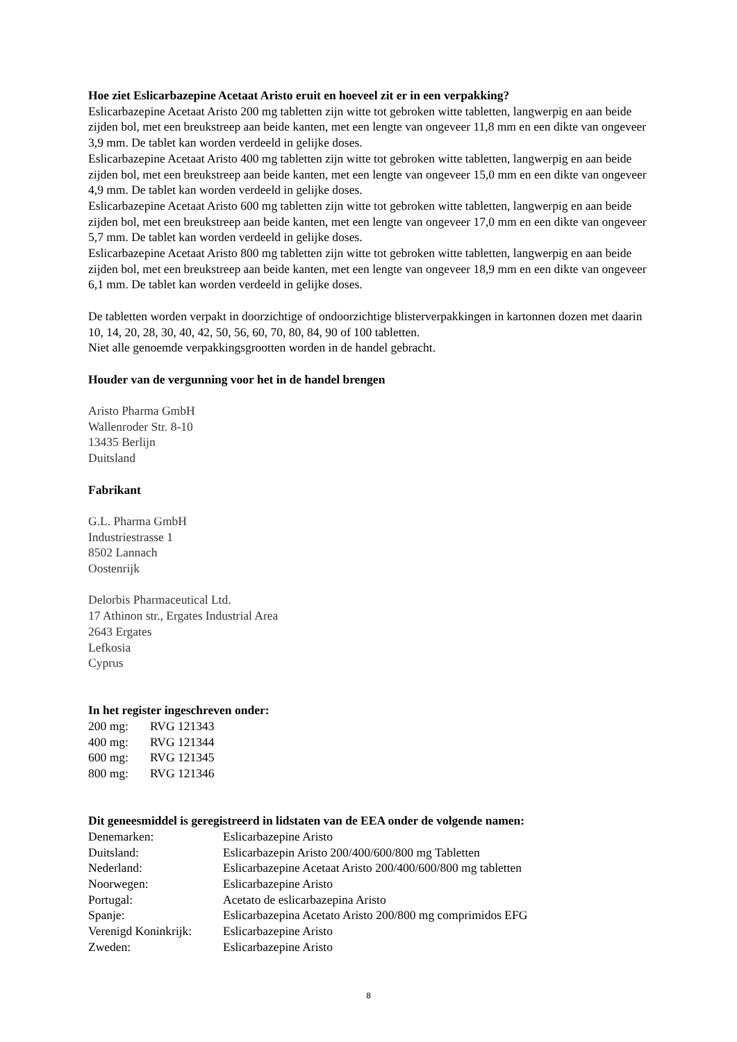Hoe ziet Eslicarbazepine Acetaat Aristo eruit en hoeveel zit er in een verpakking?
Eslicarbazepine Acetaat Aristo 200 mg tabletten zijn witte tot gebroken witte tabletten, langwerpig en aan beide zijden bol, met een breukstreep aan beide kanten, met een lengte van ongeveer 11,8 mm en een dikte van ongeveer 3,9 mm. De tablet kan worden verdeeld in gelijke doses.
Eslicarbazepine Acetaat Aristo 400 mg tabletten zijn witte tot gebroken witte tabletten, langwerpig en aan beide zijden bol, met een breukstreep aan beide kanten, met een lengte van ongeveer 15,0 mm en een dikte van ongeveer 4,9 mm. De tablet kan worden verdeeld in gelijke doses.
Eslicarbazepine Acetaat Aristo 600 mg tabletten zijn witte tot gebroken witte tabletten, langwerpig en aan beide zijden bol, met een breukstreep aan beide kanten, met een lengte van ongeveer 17,0 mm en een dikte van ongeveer 5,7 mm. De tablet kan worden verdeeld in gelijke doses.
Eslicarbazepine Acetaat Aristo 800 mg tabletten zijn witte tot gebroken witte tabletten, langwerpig en aan beide zijden bol, met een breukstreep aan beide kanten, met een lengte van ongeveer 18,9 mm en een dikte van ongeveer 6,1 mm. De tablet kan worden verdeeld in gelijke doses.
De tabletten worden verpakt in doorzichtige of ondoorzichtige blisterverpakkingen in kartonnen dozen met daarin 10, 14, 20, 28, 30, 40, 42, 50, 56, 60, 70, 80, 84, 90 of 100 tabletten.
Niet alle genoemde verpakkingsgrootten worden in de handel gebracht.
Houder van de vergunning voor het in de handel brengen
Aristo Pharma GmbH
Wallenroder Str. 8-10
13435 Berlijn
Duitsland
Fabrikant
G.L. Pharma GmbH
Industriestrasse 1
8502 Lannach
Oostenrijk
Delorbis Pharmaceutical Ltd.
17 Athinon str., Ergates Industrial Area
2643 Ergates
Lefkosia
Cyprus
In het register ingeschreven onder:
| 200 mg: | RVG 121343 |
| 400 mg: | RVG 121344 |
| 600 mg: | RVG 121345 |
| 800 mg: | RVG 121346 |
Dit geneesmiddel is geregistreerd in lidstaten van de EEA onder de volgende namen:
| Denemarken: | Eslicarbazepine Aristo |
| Duitsland: | Eslicarbazepin Aristo 200/400/600/800 mg Tabletten |
| Nederland: | Eslicarbazepine Acetaat Aristo 200/400/600/800 mg tabletten |
| Noorwegen: | Eslicarbazepine Aristo |
| Portugal: | Acetato de eslicarbazepina Aristo |
| Spanje: | Eslicarbazepina Acetato Aristo 200/800 mg comprimidos EFG |
| Verenigd Koninkrijk: | Eslicarbazepine Aristo |
| Zweden: | Eslicarbazepine Aristo |
8